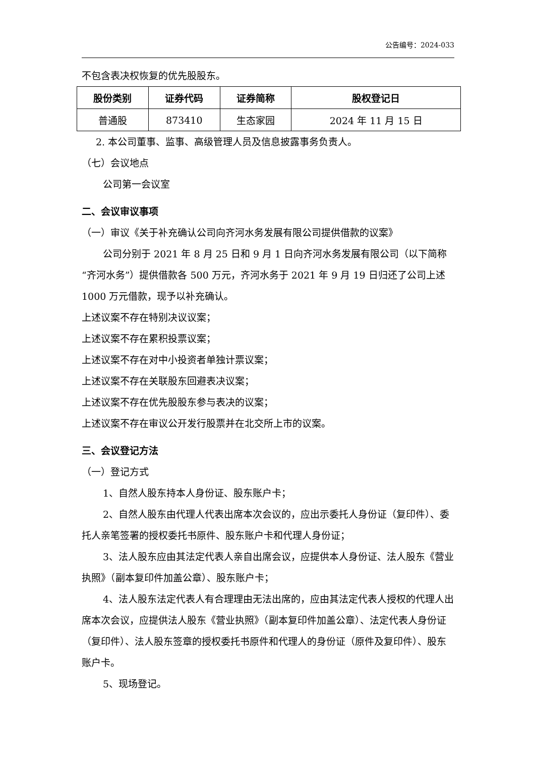公告编号：2024-033
不包含表决权恢复的优先股股东。
| 股份类别 | 证券代码 | 证券简称 | 股权登记日 |
| --- | --- | --- | --- |
| 普通股 | 873410 | 生态家园 | 2024 年 11 月 15 日 |
2. 本公司董事、监事、高级管理人员及信息披露事务负责人。
（七）会议地点
公司第一会议室
二、会议审议事项
（一）审议《关于补充确认公司向齐河水务发展有限公司提供借款的议案》
公司分别于 2021 年 8 月 25 日和 9 月 1 日向齐河水务发展有限公司（以下简称“齐河水务”）提供借款各 500 万元，齐河水务于 2021 年 9 月 19 日归还了公司上述 1000 万元借款，现予以补充确认。
上述议案不存在特别决议议案；
上述议案不存在累积投票议案；
上述议案不存在对中小投资者单独计票议案；
上述议案不存在关联股东回避表决议案；
上述议案不存在优先股股东参与表决的议案；
上述议案不存在审议公开发行股票并在北交所上市的议案。
三、会议登记方法
（一）登记方式
1、自然人股东持本人身份证、股东账户卡；
2、自然人股东由代理人代表出席本次会议的，应出示委托人身份证（复印件）、委托人亲笔签署的授权委托书原件、股东账户卡和代理人身份证；
3、法人股东应由其法定代表人亲自出席会议，应提供本人身份证、法人股东《营业执照》（副本复印件加盖公章）、股东账户卡；
4、法人股东法定代表人有合理理由无法出席的，应由其法定代表人授权的代理人出席本次会议，应提供法人股东《营业执照》（副本复印件加盖公章）、法定代表人身份证（复印件）、法人股东签章的授权委托书原件和代理人的身份证（原件及复印件）、股东账户卡。
5、现场登记。